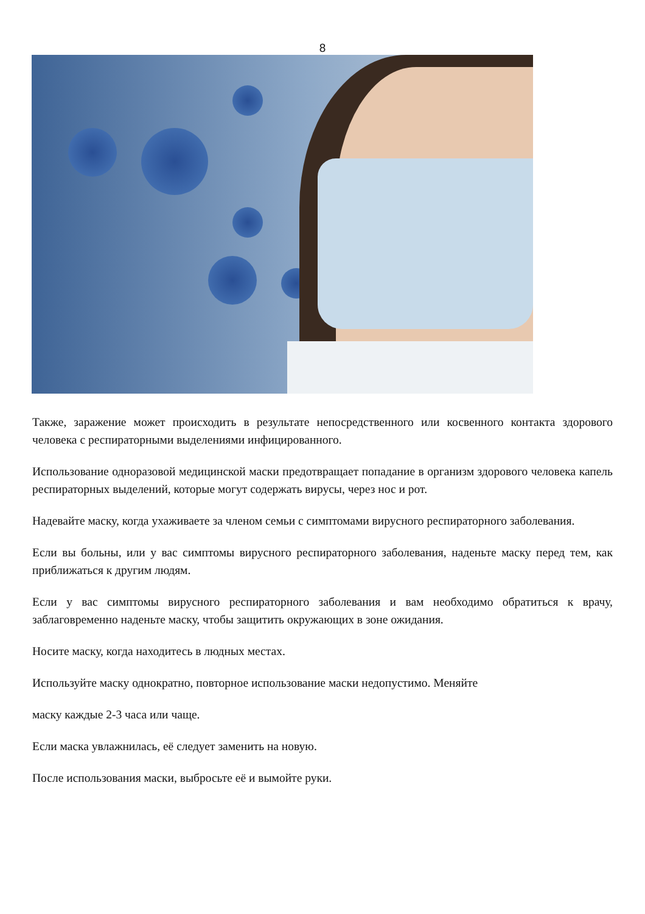8
Также, заражение может происходить в результате непосредственного или косвенного контакта здорового человека с респираторными выделениями инфицированного.
Использование одноразовой медицинской маски предотвращает попадание в организм здорового человека капель респираторных выделений, которые могут содержать вирусы, через нос и рот.
Надевайте маску, когда ухаживаете за членом семьи с симптомами вирусного респираторного заболевания.
Если вы больны, или у вас симптомы вирусного респираторного заболевания, наденьте маску перед тем, как приближаться к другим людям.
Если у вас симптомы вирусного респираторного заболевания и вам необходимо обратиться к врачу, заблаговременно наденьте маску, чтобы защитить окружающих в зоне ожидания.
Носите маску, когда находитесь в людных местах.
Используйте маску однократно, повторное использование маски недопустимо. Меняйте
маску каждые 2-3 часа или чаще.
Если маска увлажнилась, её следует заменить на новую.
После использования маски, выбросьте её и вымойте руки.